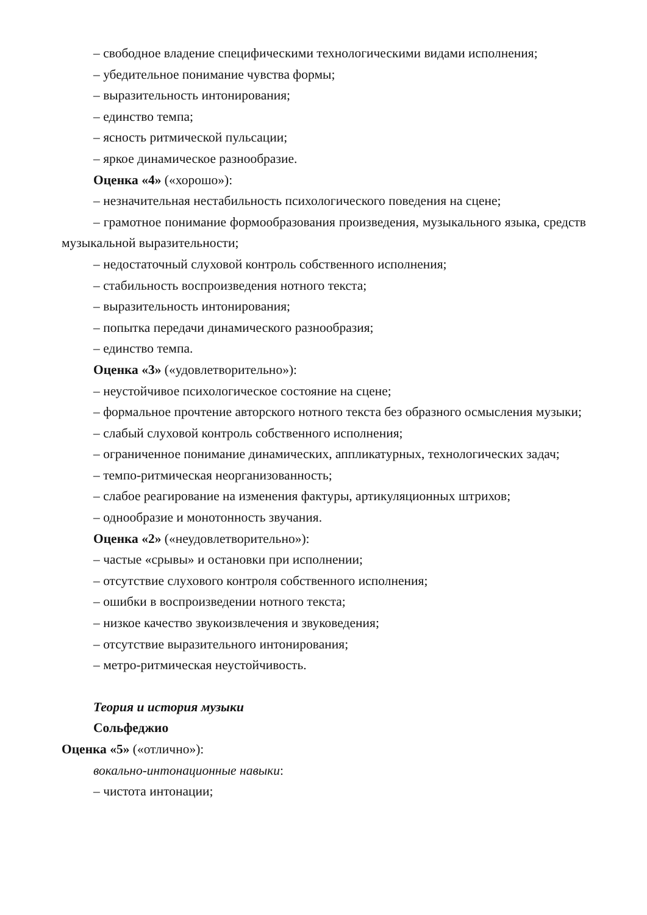– свободное владение специфическими технологическими видами исполнения;
– убедительное понимание чувства формы;
– выразительность интонирования;
– единство темпа;
– ясность ритмической пульсации;
– яркое динамическое разнообразие.
Оценка «4» («хорошо»):
– незначительная нестабильность психологического поведения на сцене;
– грамотное понимание формообразования произведения, музыкального языка, средств музыкальной выразительности;
– недостаточный слуховой контроль собственного исполнения;
– стабильность воспроизведения нотного текста;
– выразительность интонирования;
– попытка передачи динамического разнообразия;
– единство темпа.
Оценка «3» («удовлетворительно»):
– неустойчивое психологическое состояние на сцене;
– формальное прочтение авторского нотного текста без образного осмысления музыки;
– слабый слуховой контроль собственного исполнения;
– ограниченное понимание динамических, аппликатурных, технологических задач;
– темпо-ритмическая неорганизованность;
– слабое реагирование на изменения фактуры, артикуляционных штрихов;
– однообразие и монотонность звучания.
Оценка «2» («неудовлетворительно»):
– частые «срывы» и остановки при исполнении;
– отсутствие слухового контроля собственного исполнения;
– ошибки в воспроизведении нотного текста;
– низкое качество звукоизвлечения и звуковедения;
– отсутствие выразительного интонирования;
– метро-ритмическая неустойчивость.
Теория и история музыки
Сольфеджио
Оценка «5» («отлично»):
вокально-интонационные навыки:
– чистота интонации;